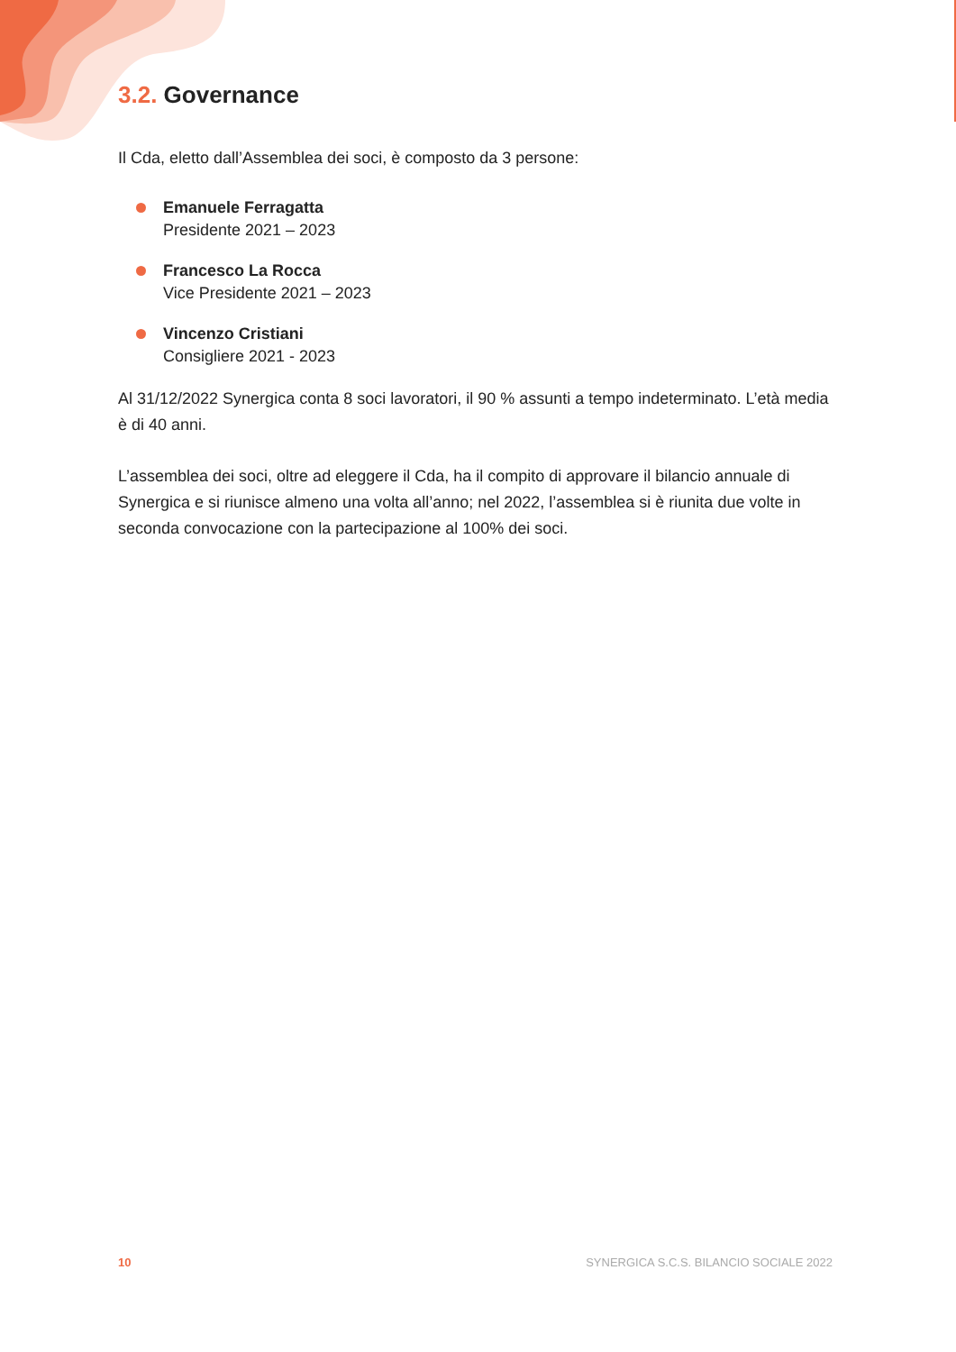3.2. Governance
Il Cda, eletto dall’Assemblea dei soci, è composto da 3 persone:
Emanuele Ferragatta
Presidente 2021 – 2023
Francesco La Rocca
Vice Presidente 2021 – 2023
Vincenzo Cristiani
Consigliere 2021 - 2023
Al 31/12/2022 Synergica conta 8 soci lavoratori, il 90 % assunti a tempo indeterminato. L’età media è di 40 anni.
L’assemblea dei soci, oltre ad eleggere il Cda, ha il compito di approvare il bilancio annuale di Synergica e si riunisce almeno una volta all’anno; nel 2022, l’assemblea si è riunita due volte in seconda convocazione con la partecipazione al 100% dei soci.
10 SYNERGICA S.C.S. BILANCIO SOCIALE 2022